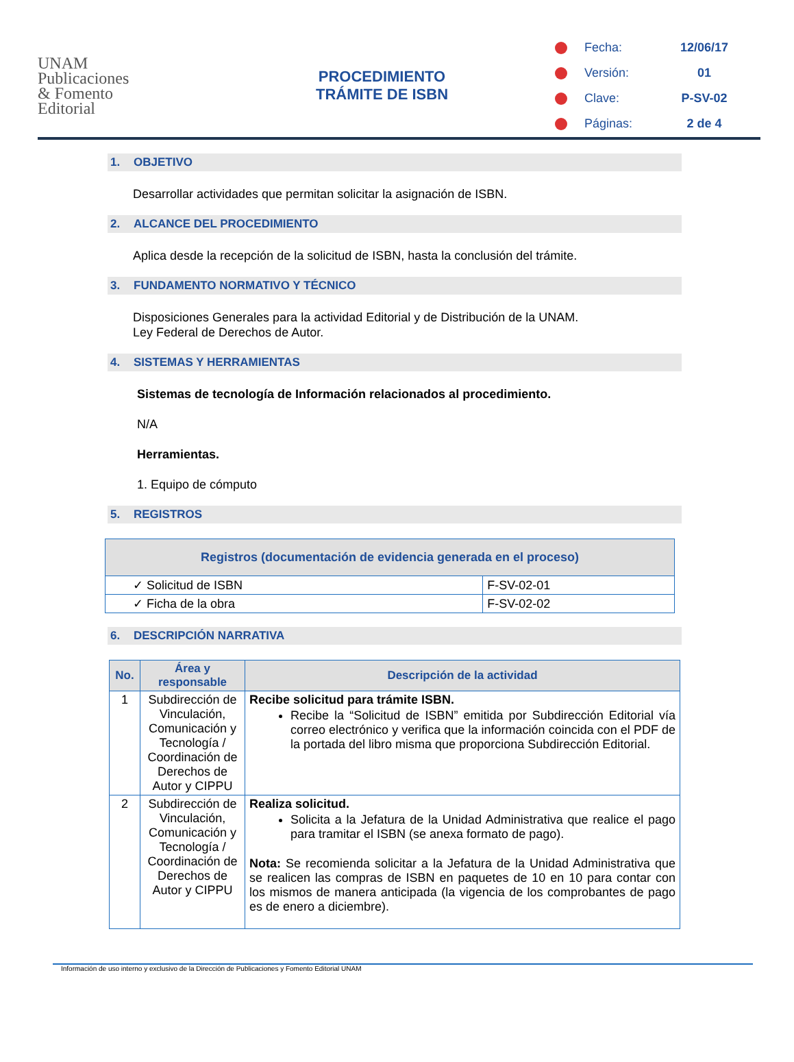UNAM
Publicaciones
& Fomento
Editorial
PROCEDIMIENTO
TRÁMITE DE ISBN
Fecha: 12/06/17
Versión: 01
Clave: P-SV-02
Páginas: 2 de 4
1. OBJETIVO
Desarrollar actividades que permitan solicitar la asignación de ISBN.
2. ALCANCE DEL PROCEDIMIENTO
Aplica desde la recepción de la solicitud de ISBN, hasta la conclusión del trámite.
3. FUNDAMENTO NORMATIVO Y TÉCNICO
Disposiciones Generales para la actividad Editorial y de Distribución de la UNAM.
Ley Federal de Derechos de Autor.
4. SISTEMAS Y HERRAMIENTAS
Sistemas de tecnología de Información relacionados al procedimiento.
N/A
Herramientas.
1. Equipo de cómputo
5. REGISTROS
| Registros (documentación de evidencia generada en el proceso) | |
| --- | --- |
| ✓ Solicitud de ISBN | F-SV-02-01 |
| ✓ Ficha de la obra | F-SV-02-02 |
6. DESCRIPCIÓN NARRATIVA
| No. | Área y responsable | Descripción de la actividad |
| --- | --- | --- |
| 1 | Subdirección de Vinculación, Comunicación y Tecnología / Coordinación de Derechos de Autor y CIPPU | Recibe solicitud para trámite ISBN. Recibe la “Solicitud de ISBN” emitida por Subdirección Editorial vía correo electrónico y verifica que la información coincida con el PDF de la portada del libro misma que proporciona Subdirección Editorial. |
| 2 | Subdirección de Vinculación, Comunicación y Tecnología / Coordinación de Derechos de Autor y CIPPU | Realiza solicitud. Solicita a la Jefatura de la Unidad Administrativa que realice el pago para tramitar el ISBN (se anexa formato de pago). Nota: Se recomienda solicitar a la Jefatura de la Unidad Administrativa que se realicen las compras de ISBN en paquetes de 10 en 10 para contar con los mismos de manera anticipada (la vigencia de los comprobantes de pago es de enero a diciembre). |
Información de uso interno y exclusivo de la Dirección de Publicaciones y Fomento Editorial UNAM